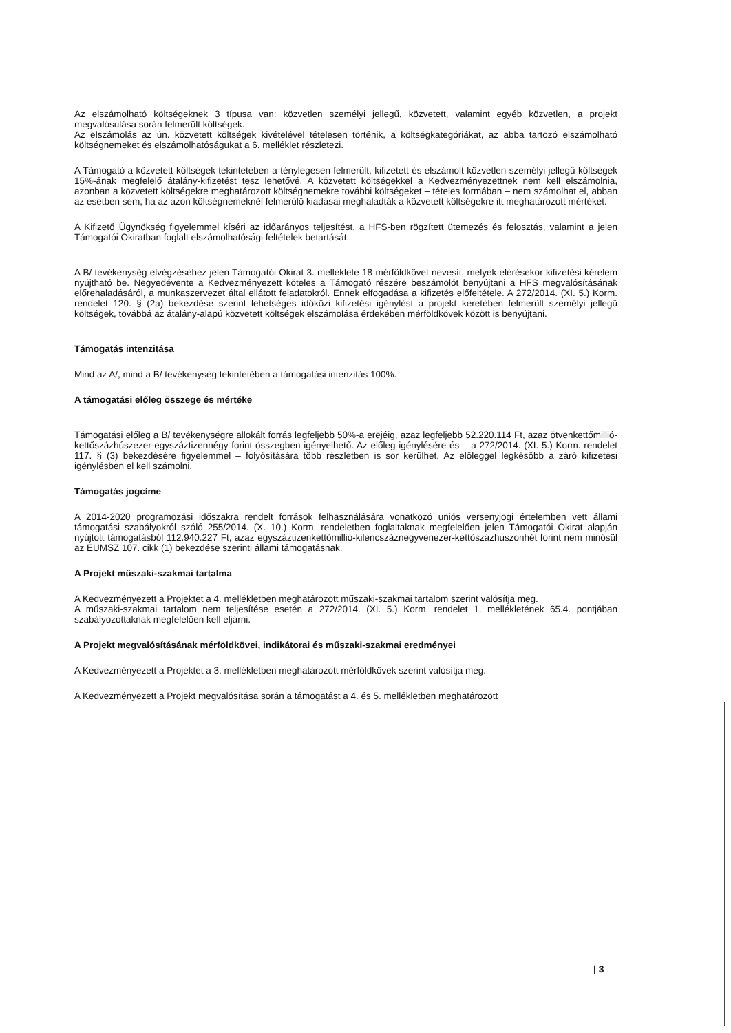Az elszámolható költségeknek 3 típusa van: közvetlen személyi jellegű, közvetett, valamint egyéb közvetlen, a projekt megvalósulása során felmerült költségek.
Az elszámolás az ún. közvetett költségek kivételével tételesen történik, a költségkategóriákat, az abba tartozó elszámolható költségnemeket és elszámolhatóságukat a 6. melléklet részletezi.
A Támogató a közvetett költségek tekintetében a ténylegesen felmerült, kifizetett és elszámolt közvetlen személyi jellegű költségek 15%-ának megfelelő átalány-kifizetést tesz lehetővé. A közvetett költségekkel a Kedvezményezettnek nem kell elszámolnia, azonban a közvetett költségekre meghatározott költségnemekre további költségeket – tételes formában – nem számolhat el, abban az esetben sem, ha az azon költségnemeknél felmerülő kiadásai meghaladták a közvetett költségekre itt meghatározott mértéket.
A Kifizető Ügynökség figyelemmel kíséri az időarányos teljesítést, a HFS-ben rögzített ütemezés és felosztás, valamint a jelen Támogatói Okiratban foglalt elszámolhatósági feltételek betartását.
A B/ tevékenység elvégzéséhez jelen Támogatói Okirat 3. melléklete 18 mérföldkövet nevesít, melyek elérésekor kifizetési kérelem nyújtható be. Negyedévente a Kedvezményezett köteles a Támogató részére beszámolót benyújtani a HFS megvalósításának előrehaladásáról, a munkaszervezet által ellátott feladatokról. Ennek elfogadása a kifizetés előfeltétele. A 272/2014. (XI. 5.) Korm. rendelet 120. § (2a) bekezdése szerint lehetséges időközi kifizetési igénylést a projekt keretében felmerült személyi jellegű költségek, továbbá az átalány-alapú közvetett költségek elszámolása érdekében mérföldkövek között is benyújtani.
Támogatás intenzitása
Mind az A/, mind a B/ tevékenység tekintetében a támogatási intenzitás 100%.
A támogatási előleg összege és mértéke
Támogatási előleg a B/ tevékenységre allokált forrás legfeljebb 50%-a erejéig, azaz legfeljebb 52.220.114 Ft, azaz ötvenkettőmillió-kettőszázhúszezer-egyszáztizennégy forint összegben igényelhető. Az előleg igénylésére és – a 272/2014. (XI. 5.) Korm. rendelet 117. § (3) bekezdésére figyelemmel – folyósítására több részletben is sor kerülhet. Az előleggel legkésőbb a záró kifizetési igénylésben el kell számolni.
Támogatás jogcíme
A 2014-2020 programozási időszakra rendelt források felhasználására vonatkozó uniós versenyjogi értelemben vett állami támogatási szabályokról szóló 255/2014. (X. 10.) Korm. rendeletben foglaltaknak megfelelően jelen Támogatói Okirat alapján nyújtott támogatásból 112.940.227 Ft, azaz egyszáztizenkettőmillió-kilencszáznegyvenezer-kettőszázhuszonhét forint nem minősül az EUMSZ 107. cikk (1) bekezdése szerinti állami támogatásnak.
A Projekt műszaki-szakmai tartalma
A Kedvezményezett a Projektet a 4. mellékletben meghatározott műszaki-szakmai tartalom szerint valósítja meg.
A műszaki-szakmai tartalom nem teljesítése esetén a 272/2014. (XI. 5.) Korm. rendelet 1. mellékletének 65.4. pontjában szabályozottaknak megfelelően kell eljárni.
A Projekt megvalósításának mérföldkövei, indikátorai és műszaki-szakmai eredményei
A Kedvezményezett a Projektet a 3. mellékletben meghatározott mérföldkövek szerint valósítja meg.
A Kedvezményezett a Projekt megvalósítása során a támogatást a 4. és 5. mellékletben meghatározott
| 3